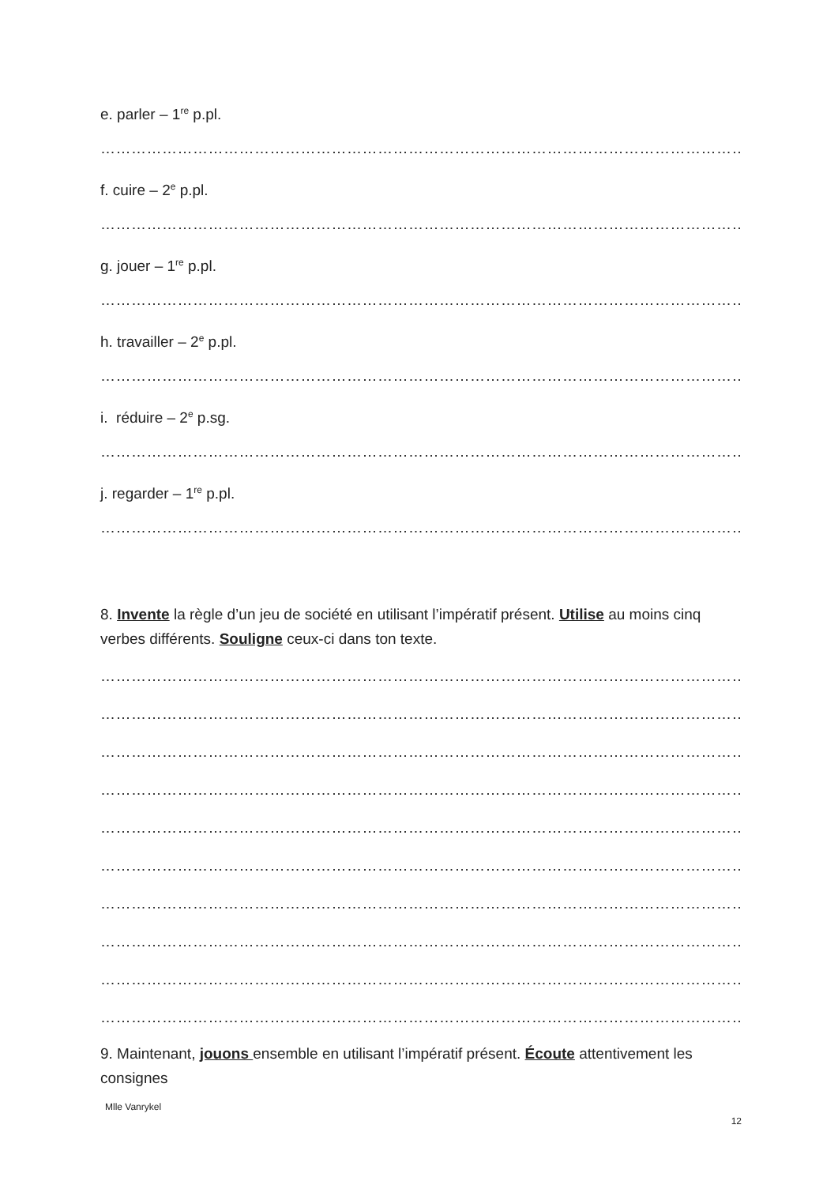e. parler – 1<sup>re</sup> p.pl.
……………………………………………………………………………………………………………………………………
f. cuire – 2<sup>e</sup> p.pl.
……………………………………………………………………………………………………………………………………
g. jouer – 1<sup>re</sup> p.pl.
……………………………………………………………………………………………………………………………………
h. travailler – 2<sup>e</sup> p.pl.
……………………………………………………………………………………………………………………………………
i. réduire – 2<sup>e</sup> p.sg.
……………………………………………………………………………………………………………………………………
j. regarder – 1<sup>re</sup> p.pl.
……………………………………………………………………………………………………………………………………
8. Invente la règle d’un jeu de société en utilisant l’impératif présent. Utilise au moins cinq verbes différents. Souligne ceux-ci dans ton texte.
……………………………………………………………………………………………………………………………………
……………………………………………………………………………………………………………………………………
……………………………………………………………………………………………………………………………………
……………………………………………………………………………………………………………………………………
……………………………………………………………………………………………………………………………………
……………………………………………………………………………………………………………………………………
……………………………………………………………………………………………………………………………………
……………………………………………………………………………………………………………………………………
……………………………………………………………………………………………………………………………………
……………………………………………………………………………………………………………………………………
9. Maintenant, jouons ensemble en utilisant l’impératif présent. Écoute attentivement les consignes
Mlle Vanrykel
12